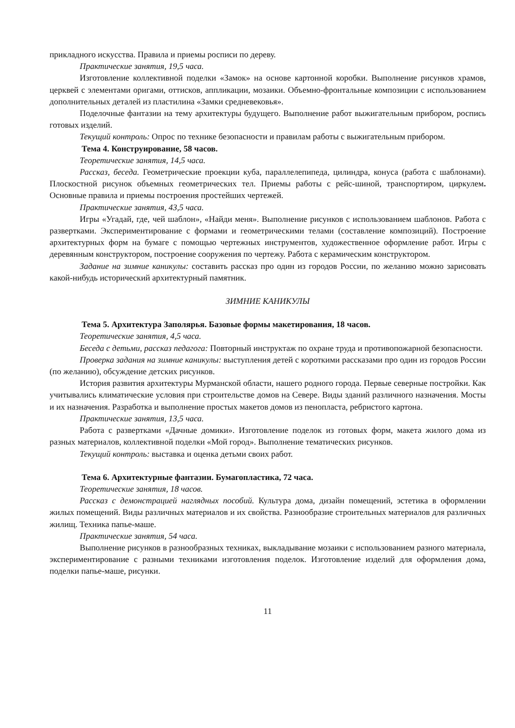прикладного искусства. Правила и приемы росписи по дереву.
Практические занятия, 19,5 часа.
Изготовление коллективной поделки «Замок» на основе картонной коробки. Выполнение рисунков храмов, церквей с элементами оригами, оттисков, аппликации, мозаики. Объемно-фронтальные композиции с использованием дополнительных деталей из пластилина «Замки средневековья».
Поделочные фантазии на тему архитектуры будущего. Выполнение работ выжигательным прибором, роспись готовых изделий.
Текущий контроль: Опрос по технике безопасности и правилам работы с выжигательным прибором.
Тема 4. Конструирование, 58 часов.
Теоретические занятия, 14,5 часа.
Рассказ, беседа. Геометрические проекции куба, параллелепипеда, цилиндра, конуса (работа с шаблонами). Плоскостной рисунок объемных геометрических тел. Приемы работы с рейс-шиной, транспортиром, циркулем. Основные правила и приемы построения простейших чертежей.
Практические занятия, 43,5 часа.
Игры «Угадай, где, чей шаблон», «Найди меня». Выполнение рисунков с использованием шаблонов. Работа с развертками. Экспериментирование с формами и геометрическими телами (составление композиций). Построение архитектурных форм на бумаге с помощью чертежных инструментов, художественное оформление работ. Игры с деревянным конструктором, построение сооружения по чертежу. Работа с керамическим конструктором.
Задание на зимние каникулы: составить рассказ про один из городов России, по желанию можно зарисовать какой-нибудь исторический архитектурный памятник.
ЗИМНИЕ КАНИКУЛЫ
Тема 5. Архитектура Заполярья. Базовые формы макетирования, 18 часов.
Теоретические занятия, 4,5 часа.
Беседа с детьми, рассказ педагога: Повторный инструктаж по охране труда и противопожарной безопасности.
Проверка задания на зимние каникулы: выступления детей с короткими рассказами про один из городов России (по желанию), обсуждение детских рисунков.
История развития архитектуры Мурманской области, нашего родного города. Первые северные постройки. Как учитывались климатические условия при строительстве домов на Севере. Виды зданий различного назначения. Мосты и их назначения. Разработка и выполнение простых макетов домов из пенопласта, ребристого картона.
Практические занятия, 13,5 часа.
Работа с развертками «Дачные домики». Изготовление поделок из готовых форм, макета жилого дома из разных материалов, коллективной поделки «Мой город». Выполнение тематических рисунков.
Текущий контроль: выставка и оценка детьми своих работ.
Тема 6. Архитектурные фантазии. Бумагопластика, 72 часа.
Теоретические занятия, 18 часов.
Рассказ с демонстрацией наглядных пособий. Культура дома, дизайн помещений, эстетика в оформлении жилых помещений. Виды различных материалов и их свойства. Разнообразие строительных материалов для различных жилищ. Техника папье-маше.
Практические занятия, 54 часа.
Выполнение рисунков в разнообразных техниках, выкладывание мозаики с использованием разного материала, экспериментирование с разными техниками изготовления поделок. Изготовление изделий для оформления дома, поделки папье-маше, рисунки.
11